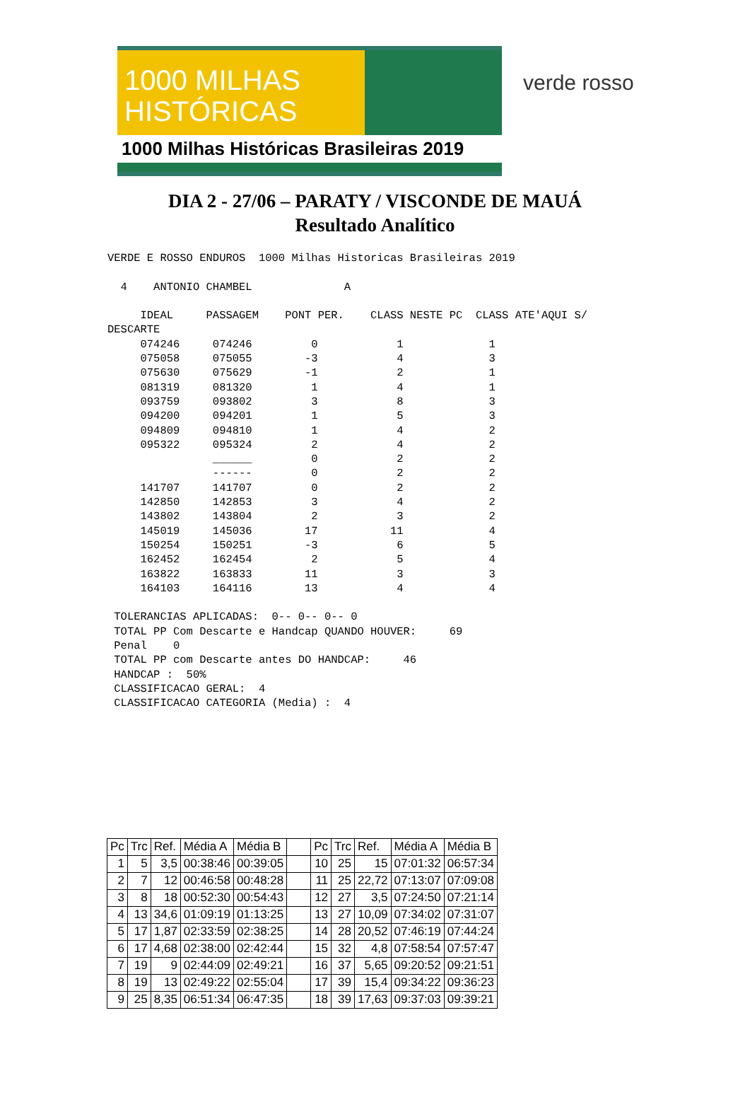1000 MILHAS
HISTÓRICAS
1000 Milhas Históricas Brasileiras 2019
verde rosso
DIA 2 - 27/06 – PARATY / VISCONDE DE MAUÁ
Resultado Analítico
VERDE E ROSSO ENDUROS  1000 Milhas Historicas Brasileiras 2019

  4    ANTONIO CHAMBEL              A

     IDEAL     PASSAGEM    PONT PER.    CLASS NESTE PC  CLASS ATE'AQUI S/
DESCARTE
     074246     074246         0            1             1
     075058     075055        -3            4             3
     075630     075629        -1            2             1
     081319     081320         1            4             1
     093759     093802         3            8             3
     094200     094201         1            5             3
     094809     094810         1            4             2
     095322     095324         2            4             2
                ______         0            2             2
                ------         0            2             2
     141707     141707         0            2             2
     142850     142853         3            4             2
     143802     143804         2            3             2
     145019     145036        17           11             4
     150254     150251        -3            6             5
     162452     162454         2            5             4
     163822     163833        11            3             3
     164103     164116        13            4             4

 TOLERANCIAS APLICADAS:  0-- 0-- 0-- 0
 TOTAL PP Com Descarte e Handcap QUANDO HOUVER:     69
 Penal    0
 TOTAL PP com Descarte antes DO HANDCAP:     46
 HANDCAP :  50%
 CLASSIFICACAO GERAL:  4
 CLASSIFICACAO CATEGORIA (Media) :  4
| Pc | Trc | Ref. | Média A | Média B | | Pc | Trc | Ref. | Média A | Média B |
| 1 | 5 | 3,5 | 00:38:46 | 00:39:05 | | 10 | 25 | 15 | 07:01:32 | 06:57:34 |
| 2 | 7 | 12 | 00:46:58 | 00:48:28 | | 11 | 25 | 22,72 | 07:13:07 | 07:09:08 |
| 3 | 8 | 18 | 00:52:30 | 00:54:43 | | 12 | 27 | 3,5 | 07:24:50 | 07:21:14 |
| 4 | 13 | 34,6 | 01:09:19 | 01:13:25 | | 13 | 27 | 10,09 | 07:34:02 | 07:31:07 |
| 5 | 17 | 1,87 | 02:33:59 | 02:38:25 | | 14 | 28 | 20,52 | 07:46:19 | 07:44:24 |
| 6 | 17 | 4,68 | 02:38:00 | 02:42:44 | | 15 | 32 | 4,8 | 07:58:54 | 07:57:47 |
| 7 | 19 | 9 | 02:44:09 | 02:49:21 | | 16 | 37 | 5,65 | 09:20:52 | 09:21:51 |
| 8 | 19 | 13 | 02:49:22 | 02:55:04 | | 17 | 39 | 15,4 | 09:34:22 | 09:36:23 |
| 9 | 25 | 8,35 | 06:51:34 | 06:47:35 | | 18 | 39 | 17,63 | 09:37:03 | 09:39:21 |